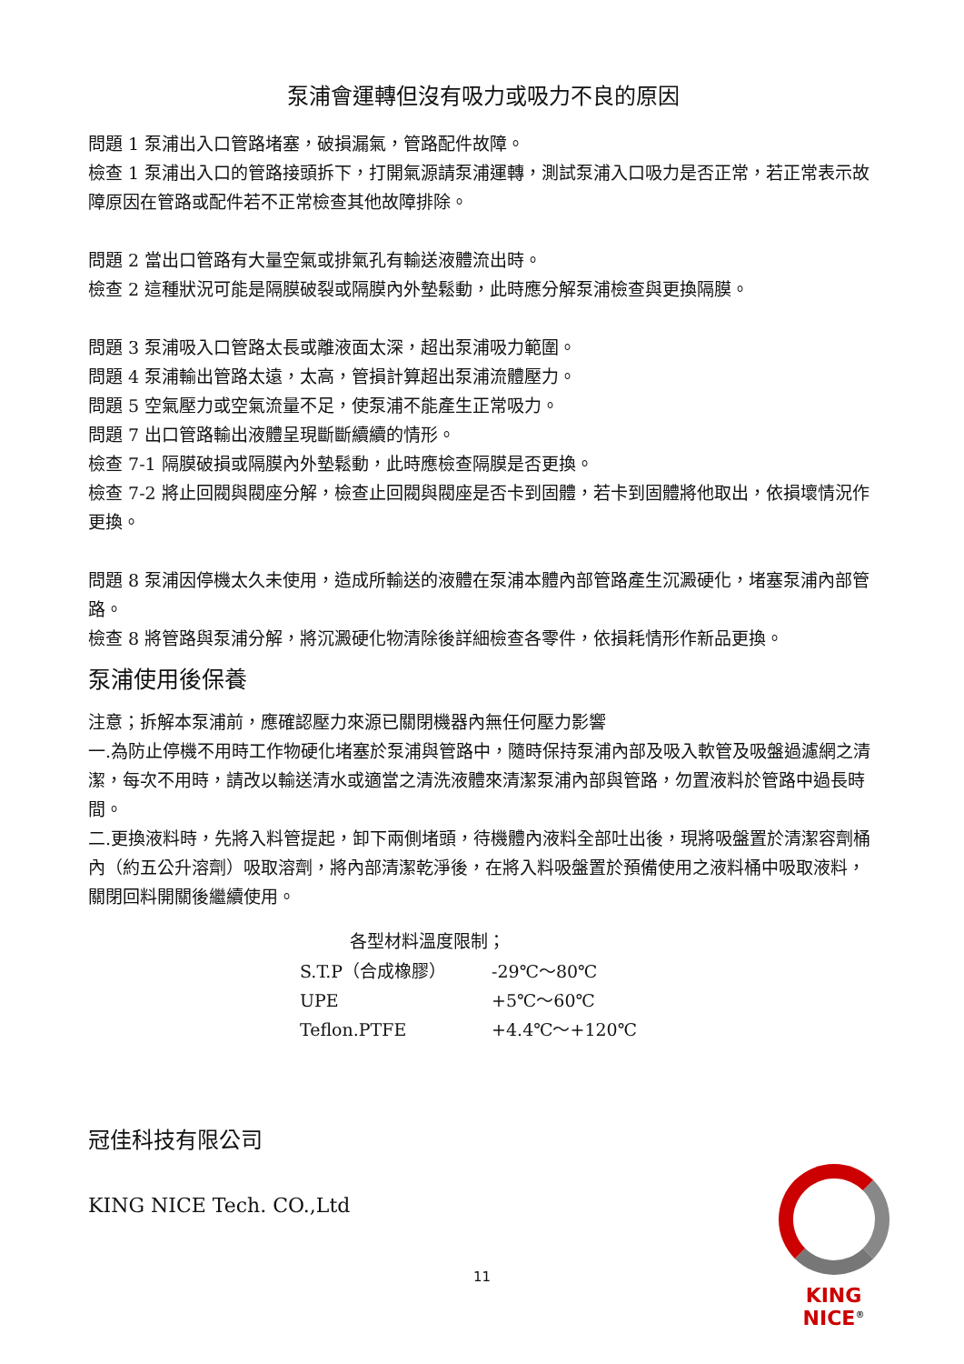泵浦會運轉但沒有吸力或吸力不良的原因
問題 1 泵浦出入口管路堵塞，破損漏氣，管路配件故障。
檢查 1 泵浦出入口的管路接頭拆下，打開氣源請泵浦運轉，測試泵浦入口吸力是否正常，若正常表示故障原因在管路或配件若不正常檢查其他故障排除。
問題 2 當出口管路有大量空氣或排氣孔有輸送液體流出時。
檢查 2 這種狀況可能是隔膜破裂或隔膜內外墊鬆動，此時應分解泵浦檢查與更換隔膜。
問題 3 泵浦吸入口管路太長或離液面太深，超出泵浦吸力範圍。
問題 4 泵浦輸出管路太遠，太高，管損計算超出泵浦流體壓力。
問題 5 空氣壓力或空氣流量不足，使泵浦不能產生正常吸力。
問題 7 出口管路輸出液體呈現斷斷續續的情形。
檢查 7-1 隔膜破損或隔膜內外墊鬆動，此時應檢查隔膜是否更換。
檢查 7-2 將止回閥與閥座分解，檢查止回閥與閥座是否卡到固體，若卡到固體將他取出，依損壞情況作更換。
問題 8 泵浦因停機太久未使用，造成所輸送的液體在泵浦本體內部管路產生沉澱硬化，堵塞泵浦內部管路。
檢查 8 將管路與泵浦分解，將沉澱硬化物清除後詳細檢查各零件，依損耗情形作新品更換。
泵浦使用後保養
注意；拆解本泵浦前，應確認壓力來源已關閉機器內無任何壓力影響
一.為防止停機不用時工作物硬化堵塞於泵浦與管路中，隨時保持泵浦內部及吸入軟管及吸盤過濾網之清潔，每次不用時，請改以輸送清水或適當之清洗液體來清潔泵浦內部與管路，勿置液料於管路中過長時間。
二.更換液料時，先將入料管提起，卸下兩側堵頭，待機體內液料全部吐出後，現將吸盤置於清潔容劑桶內（約五公升溶劑）吸取溶劑，將內部清潔乾淨後，在將入料吸盤置於預備使用之液料桶中吸取液料，關閉回料開關後繼續使用。
| 各型材料溫度限制； | |
| --- | --- |
| S.T.P（合成橡膠） | -29℃～80℃ |
| UPE | +5℃～60℃ |
| Teflon.PTFE | +4.4℃～+120℃ |
冠佳科技有限公司
KING NICE Tech. CO.,Ltd
11
KING NICE<sup>®</sup>